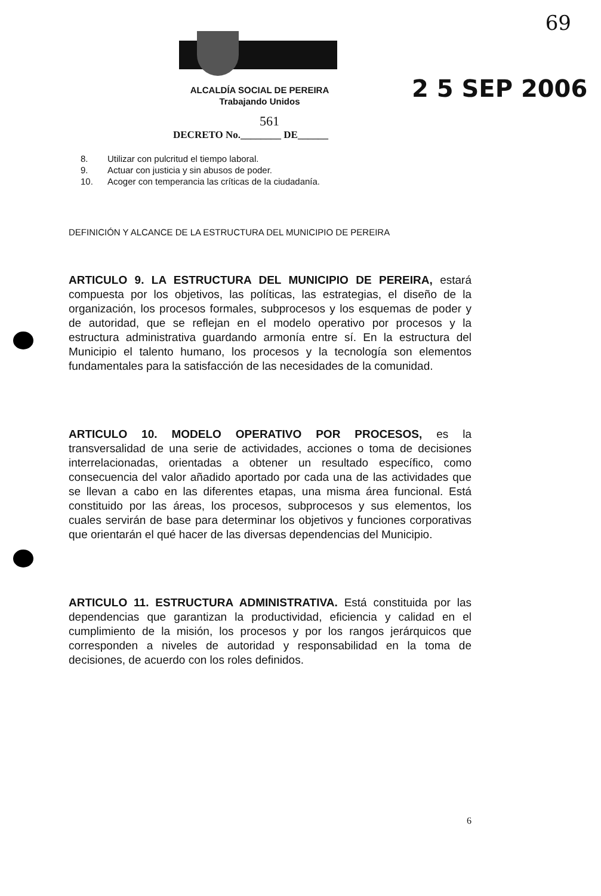69
ALCALDÍA SOCIAL DE PEREIRA
Trabajando Unidos
561
DECRETO No.________ DE______
2 5 SEP 2006
8. Utilizar con pulcritud el tiempo laboral.
9. Actuar con justicia y sin abusos de poder.
10. Acoger con temperancia las críticas de la ciudadanía.
DEFINICIÓN Y ALCANCE DE LA ESTRUCTURA DEL MUNICIPIO DE PEREIRA
ARTICULO 9. LA ESTRUCTURA DEL MUNICIPIO DE PEREIRA, estará compuesta por los objetivos, las políticas, las estrategias, el diseño de la organización, los procesos formales, subprocesos y los esquemas de poder y de autoridad, que se reflejan en el modelo operativo por procesos y la estructura administrativa guardando armonía entre sí. En la estructura del Municipio el talento humano, los procesos y la tecnología son elementos fundamentales para la satisfacción de las necesidades de la comunidad.
ARTICULO 10. MODELO OPERATIVO POR PROCESOS, es la transversalidad de una serie de actividades, acciones o toma de decisiones interrelacionadas, orientadas a obtener un resultado específico, como consecuencia del valor añadido aportado por cada una de las actividades que se llevan a cabo en las diferentes etapas, una misma área funcional. Está constituido por las áreas, los procesos, subprocesos y sus elementos, los cuales servirán de base para determinar los objetivos y funciones corporativas que orientarán el qué hacer de las diversas dependencias del Municipio.
ARTICULO 11. ESTRUCTURA ADMINISTRATIVA. Está constituida por las dependencias que garantizan la productividad, eficiencia y calidad en el cumplimiento de la misión, los procesos y por los rangos jerárquicos que corresponden a niveles de autoridad y responsabilidad en la toma de decisiones, de acuerdo con los roles definidos.
6